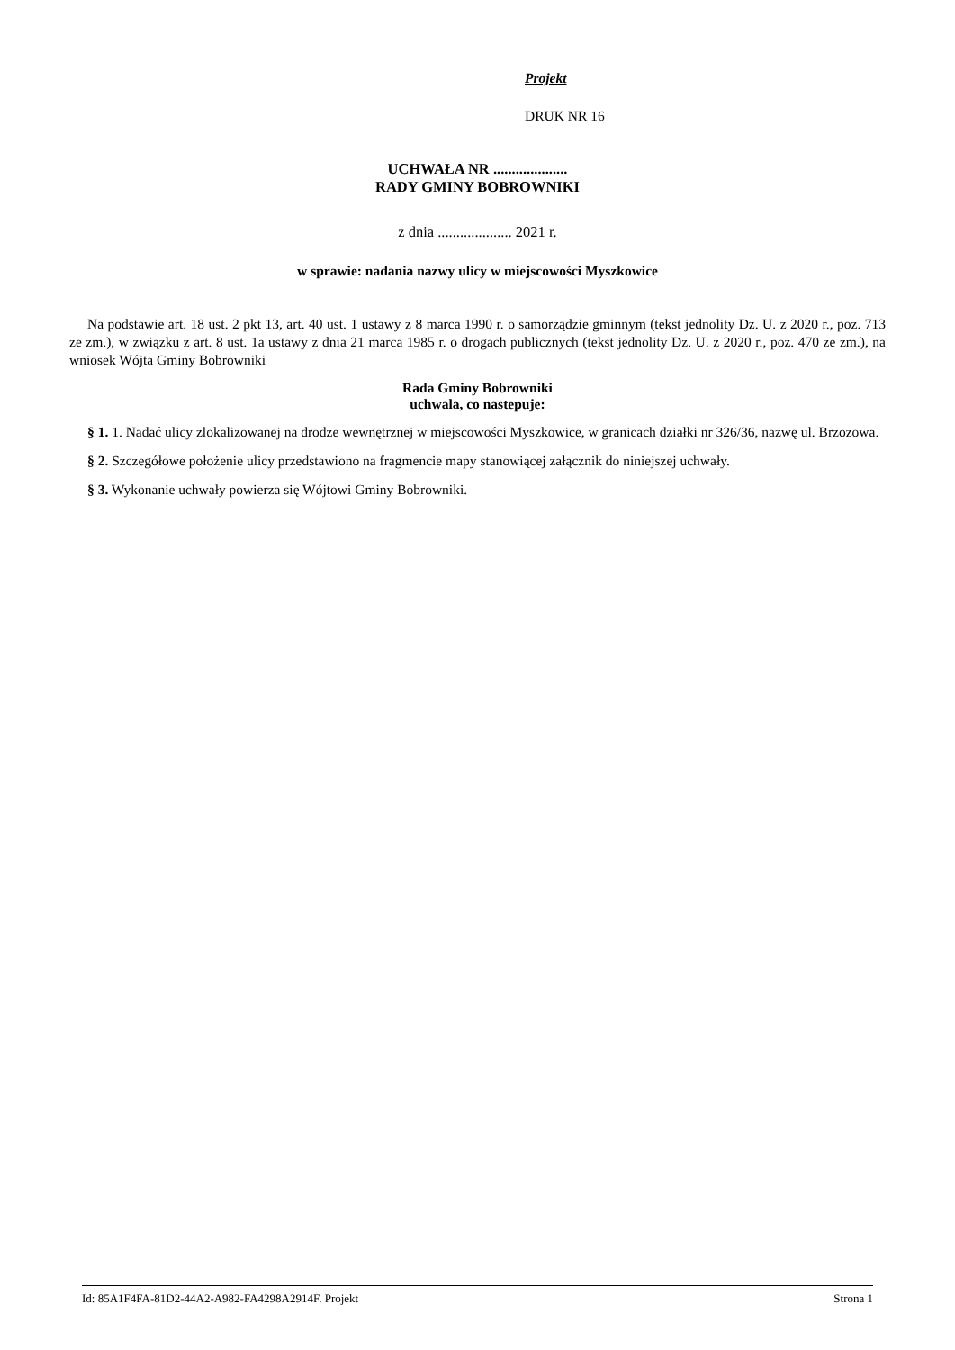Projekt
DRUK NR 16
UCHWAŁA NR ....................
RADY GMINY BOBROWNIKI
z dnia .................... 2021 r.
w sprawie: nadania nazwy ulicy w miejscowości Myszkowice
Na podstawie art. 18 ust. 2 pkt 13, art. 40 ust. 1 ustawy z 8 marca 1990 r. o samorządzie gminnym (tekst jednolity Dz. U. z 2020 r., poz. 713 ze zm.), w związku z art. 8 ust. 1a ustawy z dnia 21 marca 1985 r. o drogach publicznych (tekst jednolity Dz. U. z 2020 r., poz. 470 ze zm.), na wniosek Wójta Gminy Bobrowniki
Rada Gminy Bobrowniki
uchwala, co nastepuje:
§ 1. 1. Nadać ulicy zlokalizowanej na drodze wewnętrznej w miejscowości Myszkowice, w granicach działki nr 326/36, nazwę ul. Brzozowa.
§ 2. Szczegółowe położenie ulicy przedstawiono na fragmencie mapy stanowiącej załącznik do niniejszej uchwały.
§ 3. Wykonanie uchwały powierza się Wójtowi Gminy Bobrowniki.
Id: 85A1F4FA-81D2-44A2-A982-FA4298A2914F. Projekt Strona 1